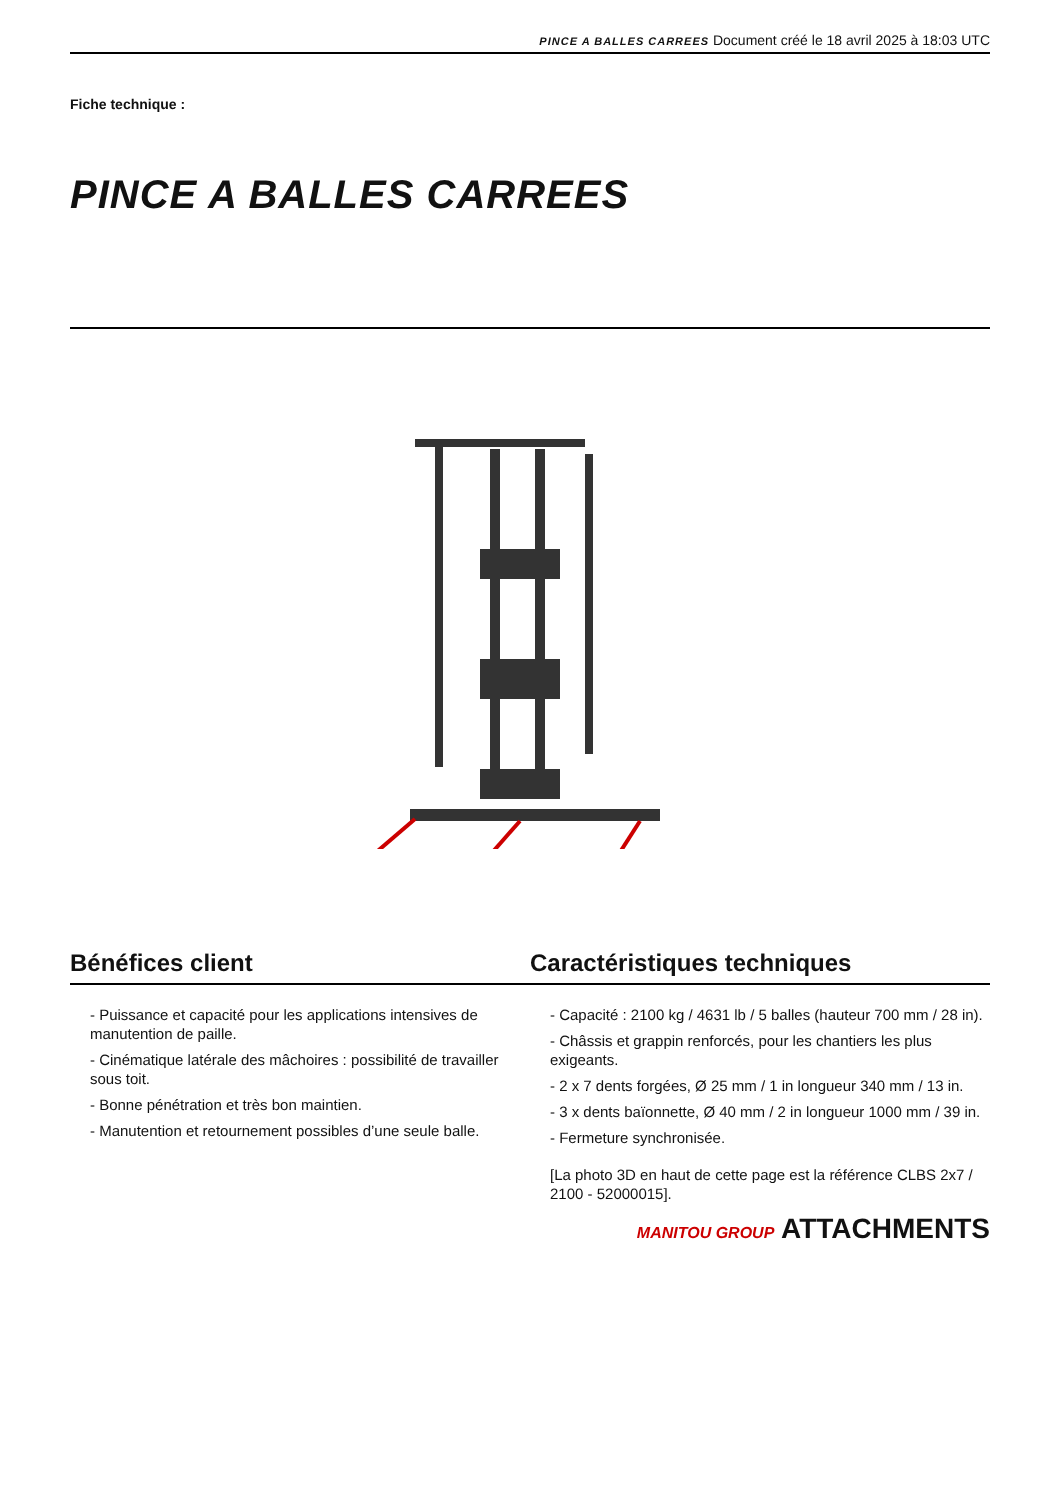PINCE A BALLES CARREES Document créé le 18 avril 2025 à 18:03 UTC
Fiche technique :
PINCE A BALLES CARREES
Bénéfices client
- Puissance et capacité pour les applications intensives de manutention de paille.
- Cinématique latérale des mâchoires : possibilité de travailler sous toit.
- Bonne pénétration et très bon maintien.
- Manutention et retournement possibles d’une seule balle.
Caractéristiques techniques
- Capacité : 2100 kg / 4631 lb / 5 balles (hauteur 700 mm / 28 in).
- Châssis et grappin renforcés, pour les chantiers les plus exigeants.
- 2 x 7 dents forgées, Ø 25 mm / 1 in longueur 340 mm / 13 in.
- 3 x dents baïonnette, Ø 40 mm / 2 in longueur 1000 mm / 39 in.
- Fermeture synchronisée.
[La photo 3D en haut de cette page est la référence CLBS 2x7 / 2100 - 52000015].
MANITOU GROUP ATTACHMENTS